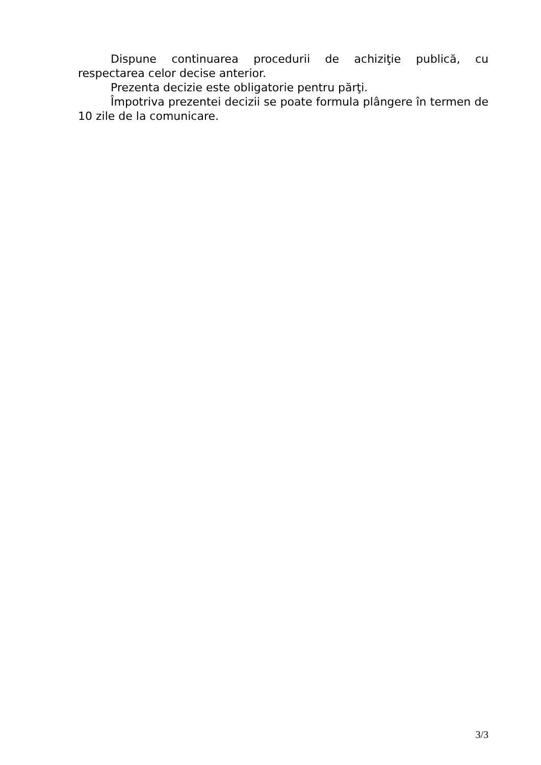Dispune continuarea procedurii de achiziţie publică, cu respectarea celor decise anterior.
Prezenta decizie este obligatorie pentru părţi.
Împotriva prezentei decizii se poate formula plângere în termen de 10 zile de la comunicare.
3/3